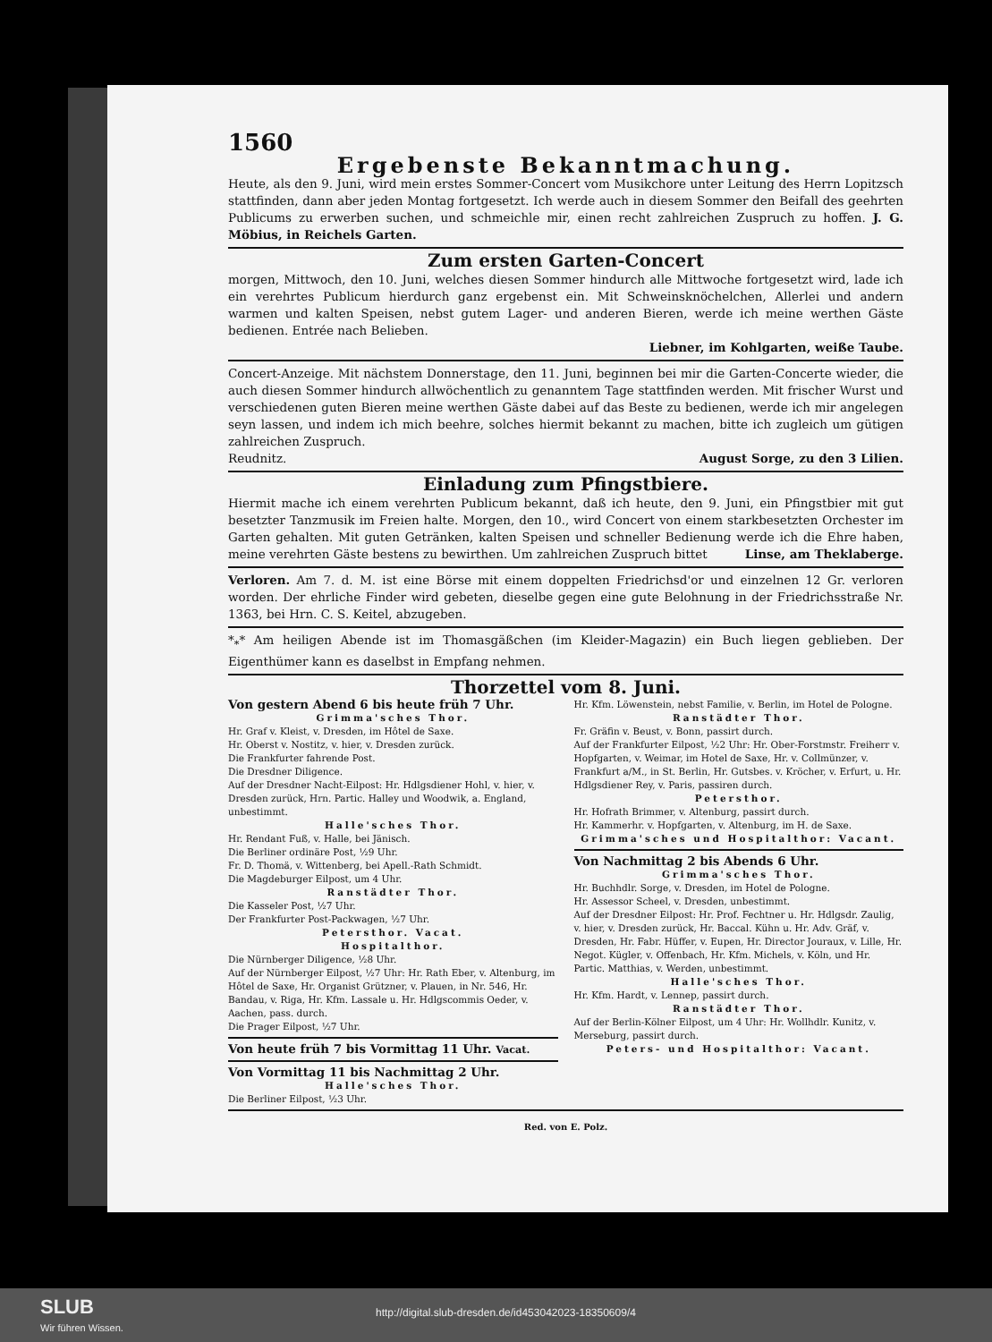1560
Ergebenste Bekanntmachung.
Heute, als den 9. Juni, wird mein erstes Sommer-Concert vom Musikchore unter Leitung des Herrn Lopitzsch stattfinden, dann aber jeden Montag fortgesetzt. Ich werde auch in diesem Sommer den Beifall des geehrten Publicums zu erwerben suchen, und schmeichle mir, einen recht zahlreichen Zuspruch zu hoffen. J. G. Möbius, in Reichels Garten.
Zum ersten Garten-Concert
morgen, Mittwoch, den 10. Juni, welches diesen Sommer hindurch alle Mittwoche fortgesetzt wird, lade ich ein verehrtes Publicum hierdurch ganz ergebenst ein. Mit Schweinsknöchelchen, Allerlei und andern warmen und kalten Speisen, nebst gutem Lager- und anderen Bieren, werde ich meine werthen Gäste bedienen. Entrée nach Belieben.
Liebner, im Kohlgarten, weiße Taube.
Concert-Anzeige. Mit nächstem Donnerstage, den 11. Juni, beginnen bei mir die Garten-Concerte wieder, die auch diesen Sommer hindurch allwöchentlich zu genanntem Tage stattfinden werden. Mit frischer Wurst und verschiedenen guten Bieren meine werthen Gäste dabei auf das Beste zu bedienen, werde ich mir angelegen seyn lassen, und indem ich mich beehre, solches hiermit bekannt zu machen, bitte ich zugleich um gütigen zahlreichen Zuspruch.
Reudnitz. August Sorge, zu den 3 Lilien.
Einladung zum Pfingstbiere.
Hiermit mache ich einem verehrten Publicum bekannt, daß ich heute, den 9. Juni, ein Pfingstbier mit gut besetzter Tanzmusik im Freien halte. Morgen, den 10., wird Concert von einem starkbesetzten Orchester im Garten gehalten. Mit guten Getränken, kalten Speisen und schneller Bedienung werde ich die Ehre haben, meine verehrten Gäste bestens zu bewirthen. Um zahlreichen Zuspruch bittet Linse, am Theklaberge.
Verloren. Am 7. d. M. ist eine Börse mit einem doppelten Friedrichsd'or und einzelnen 12 Gr. verloren worden. Der ehrliche Finder wird gebeten, dieselbe gegen eine gute Belohnung in der Friedrichsstraße Nr. 1363, bei Hrn. C. S. Keitel, abzugeben.
*<sub>*</sub>* Am heiligen Abende ist im Thomasgäßchen (im Kleider-Magazin) ein Buch liegen geblieben. Der Eigenthümer kann es daselbst in Empfang nehmen.
Thorzettel vom 8. Juni.
Von gestern Abend 6 bis heute früh 7 Uhr.
Grimma'sches Thor.
Hr. Graf v. Kleist, v. Dresden, im Hôtel de Saxe.
Hr. Oberst v. Nostitz, v. hier, v. Dresden zurück.
Die Frankfurter fahrende Post.
Die Dresdner Diligence.
Auf der Dresdner Nacht-Eilpost: Hr. Hdlgsdiener Hohl, v. hier, v. Dresden zurück, Hrn. Partic. Halley und Woodwik, a. England, unbestimmt.
Halle'sches Thor.
Hr. Rendant Fuß, v. Halle, bei Jänisch.
Die Berliner ordinäre Post, ½9 Uhr.
Fr. D. Thomä, v. Wittenberg, bei Apell.-Rath Schmidt.
Die Magdeburger Eilpost, um 4 Uhr.
Ranstädter Thor.
Die Kasseler Post, ½7 Uhr.
Der Frankfurter Post-Packwagen, ½7 Uhr.
Petersthor. Vacat.
Hospitalthor.
Die Nürnberger Diligence, ½8 Uhr.
Auf der Nürnberger Eilpost, ½7 Uhr: Hr. Rath Eber, v. Altenburg, im Hôtel de Saxe, Hr. Organist Grützner, v. Plauen, in Nr. 546, Hr. Bandau, v. Riga, Hr. Kfm. Lassale u. Hr. Hdlgscommis Oeder, v. Aachen, pass. durch.
Die Prager Eilpost, ½7 Uhr.
Von heute früh 7 bis Vormittag 11 Uhr. Vacat.
Von Vormittag 11 bis Nachmittag 2 Uhr.
Halle'sches Thor.
Die Berliner Eilpost, ½3 Uhr.
Hr. Kfm. Löwenstein, nebst Familie, v. Berlin, im Hotel de Pologne.
Ranstädter Thor.
Fr. Gräfin v. Beust, v. Bonn, passirt durch.
Auf der Frankfurter Eilpost, ½2 Uhr: Hr. Ober-Forstmstr. Freiherr v. Hopfgarten, v. Weimar, im Hotel de Saxe, Hr. v. Collmünzer, v. Frankfurt a/M., in St. Berlin, Hr. Gutsbes. v. Kröcher, v. Erfurt, u. Hr. Hdlgsdiener Rey, v. Paris, passiren durch.
Petersthor.
Hr. Hofrath Brimmer, v. Altenburg, passirt durch.
Hr. Kammerhr. v. Hopfgarten, v. Altenburg, im H. de Saxe.
Grimma'sches und Hospitalthor: Vacant.
Von Nachmittag 2 bis Abends 6 Uhr.
Grimma'sches Thor.
Hr. Buchhdlr. Sorge, v. Dresden, im Hotel de Pologne.
Hr. Assessor Scheel, v. Dresden, unbestimmt.
Auf der Dresdner Eilpost: Hr. Prof. Fechtner u. Hr. Hdlgsdr. Zaulig, v. hier, v. Dresden zurück, Hr. Baccal. Kühn u. Hr. Adv. Gräf, v. Dresden, Hr. Fabr. Hüffer, v. Eupen, Hr. Director Jouraux, v. Lille, Hr. Negot. Kügler, v. Offenbach, Hr. Kfm. Michels, v. Köln, und Hr. Partic. Matthias, v. Werden, unbestimmt.
Halle'sches Thor.
Hr. Kfm. Hardt, v. Lennep, passirt durch.
Ranstädter Thor.
Auf der Berlin-Kölner Eilpost, um 4 Uhr: Hr. Wollhdlr. Kunitz, v. Merseburg, passirt durch.
Peters- und Hospitalthor: Vacant.
Red. von E. Polz.
SLUB
Wir führen Wissen.
http://digital.slub-dresden.de/id453042023-18350609/4